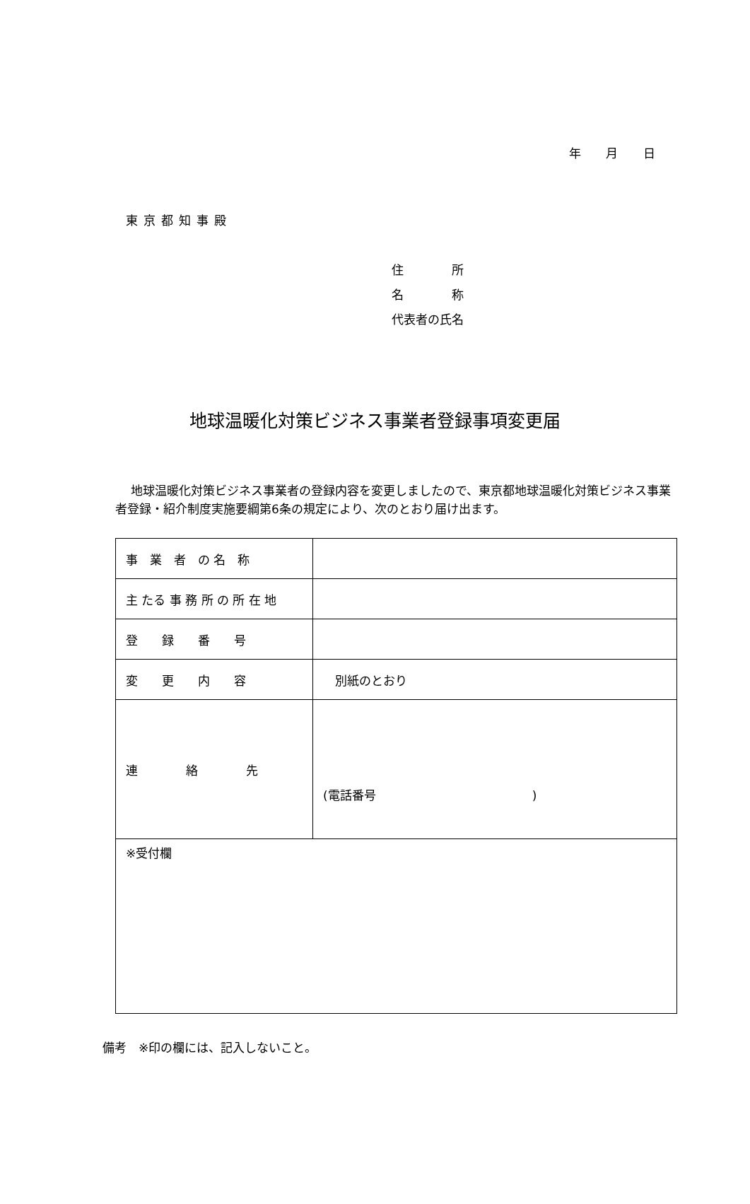年 月 日
東京都知事殿
住　　　　所
名　　　　称
代表者の氏名
地球温暖化対策ビジネス事業者登録事項変更届
地球温暖化対策ビジネス事業者の登録内容を変更しましたので、東京都地球温暖化対策ビジネス事業者登録・紹介制度実施要綱第6条の規定により、次のとおり届け出ます。
| 事 業 者 の 名 称 | |
| 主 たる 事 務 所 の 所 在 地 | |
| 登 録 番 号 | |
| 変 更 内 容 | 別紙のとおり |
| 連 絡 先 | (電話番号 ) |
| ※受付欄 | |
備考　※印の欄には、記入しないこと。